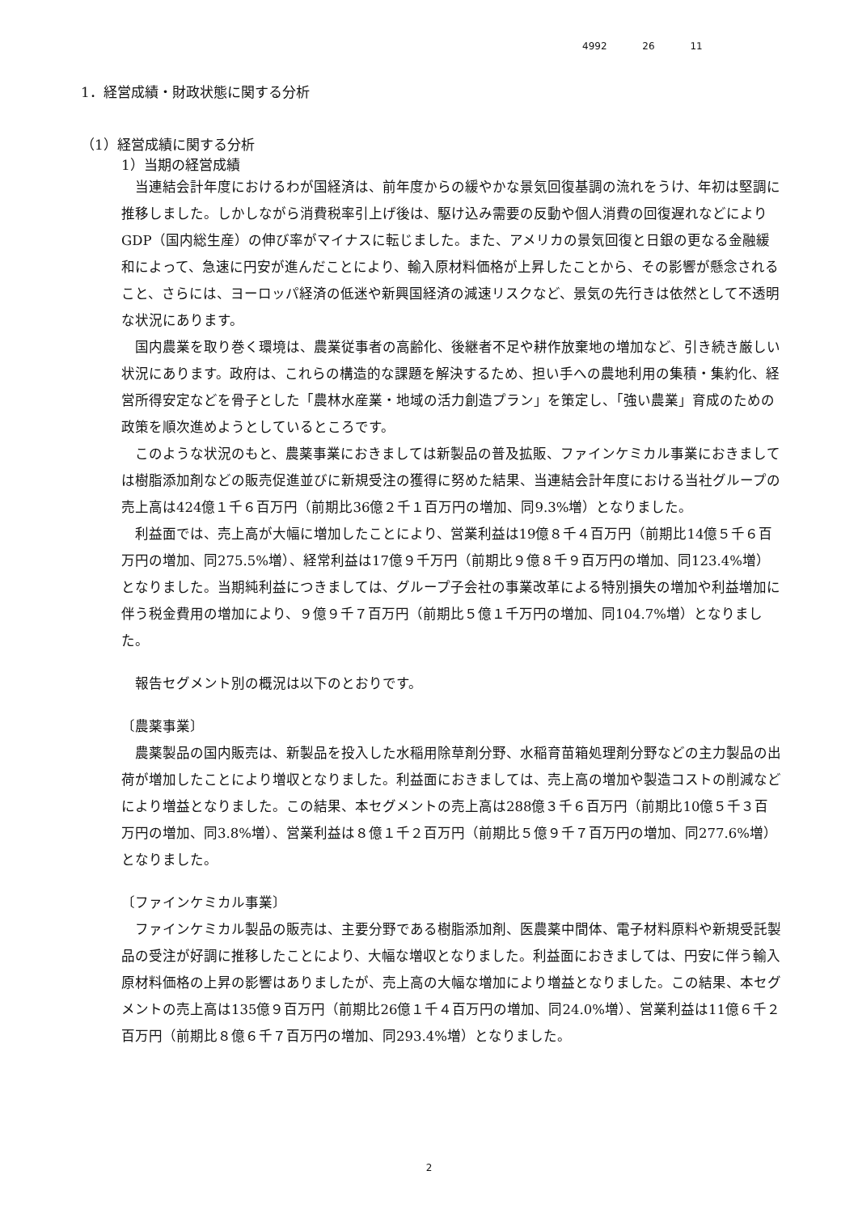4992 26 11
1．経営成績・財政状態に関する分析
（1）経営成績に関する分析
1）当期の経営成績
当連結会計年度におけるわが国経済は、前年度からの緩やかな景気回復基調の流れをうけ、年初は堅調に推移しました。しかしながら消費税率引上げ後は、駆け込み需要の反動や個人消費の回復遅れなどによりGDP（国内総生産）の伸び率がマイナスに転じました。また、アメリカの景気回復と日銀の更なる金融緩和によって、急速に円安が進んだことにより、輸入原材料価格が上昇したことから、その影響が懸念されること、さらには、ヨーロッパ経済の低迷や新興国経済の減速リスクなど、景気の先行きは依然として不透明な状況にあります。
国内農業を取り巻く環境は、農業従事者の高齢化、後継者不足や耕作放棄地の増加など、引き続き厳しい状況にあります。政府は、これらの構造的な課題を解決するため、担い手への農地利用の集積・集約化、経営所得安定などを骨子とした「農林水産業・地域の活力創造プラン」を策定し、「強い農業」育成のための政策を順次進めようとしているところです。
このような状況のもと、農薬事業におきましては新製品の普及拡販、ファインケミカル事業におきましては樹脂添加剤などの販売促進並びに新規受注の獲得に努めた結果、当連結会計年度における当社グループの売上高は424億１千６百万円（前期比36億２千１百万円の増加、同9.3%増）となりました。
利益面では、売上高が大幅に増加したことにより、営業利益は19億８千４百万円（前期比14億５千６百万円の増加、同275.5%増）、経常利益は17億９千万円（前期比９億８千９百万円の増加、同123.4%増）となりました。当期純利益につきましては、グループ子会社の事業改革による特別損失の増加や利益増加に伴う税金費用の増加により、９億９千７百万円（前期比５億１千万円の増加、同104.7%増）となりました。
報告セグメント別の概況は以下のとおりです。
〔農薬事業〕
農薬製品の国内販売は、新製品を投入した水稲用除草剤分野、水稲育苗箱処理剤分野などの主力製品の出荷が増加したことにより増収となりました。利益面におきましては、売上高の増加や製造コストの削減などにより増益となりました。この結果、本セグメントの売上高は288億３千６百万円（前期比10億５千３百万円の増加、同3.8%増）、営業利益は８億１千２百万円（前期比５億９千７百万円の増加、同277.6%増）となりました。
〔ファインケミカル事業〕
ファインケミカル製品の販売は、主要分野である樹脂添加剤、医農薬中間体、電子材料原料や新規受託製品の受注が好調に推移したことにより、大幅な増収となりました。利益面におきましては、円安に伴う輸入原材料価格の上昇の影響はありましたが、売上高の大幅な増加により増益となりました。この結果、本セグメントの売上高は135億９百万円（前期比26億１千４百万円の増加、同24.0%増）、営業利益は11億６千２百万円（前期比８億６千７百万円の増加、同293.4%増）となりました。
2